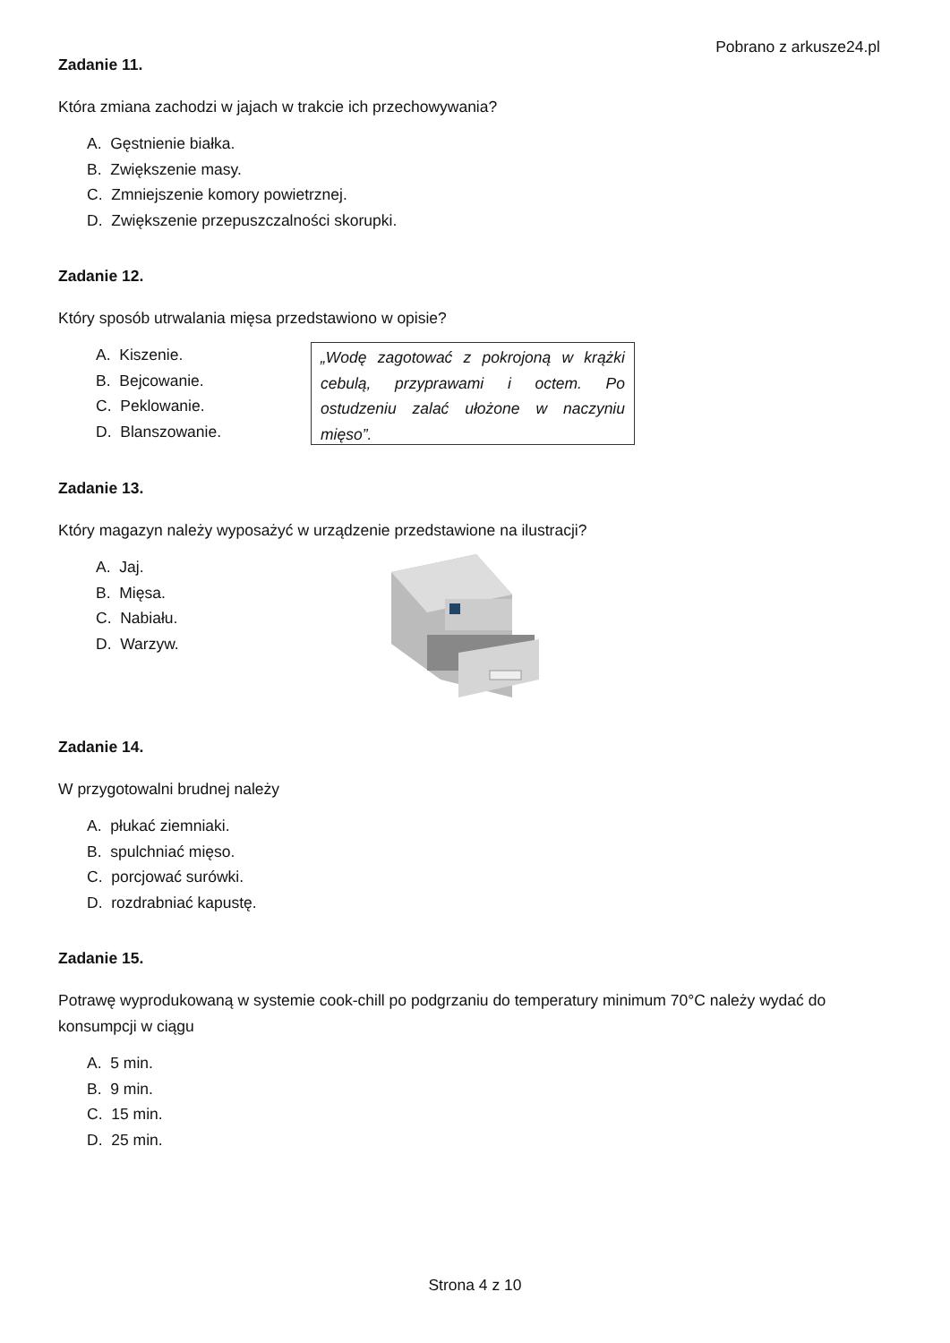Pobrano z arkusze24.pl
Zadanie 11.
Która zmiana zachodzi w jajach w trakcie ich przechowywania?
A. Gęstnienie białka.
B. Zwiększenie masy.
C. Zmniejszenie komory powietrznej.
D. Zwiększenie przepuszczalności skorupki.
Zadanie 12.
Który sposób utrwalania mięsa przedstawiono w opisie?
A. Kiszenie.
B. Bejcowanie.
C. Peklowanie.
D. Blanszowanie.
„Wodę zagotować z pokrojoną w krążki cebulą, przyprawami i octem. Po ostudzeniu zalać ułożone w naczyniu mięso”.
Zadanie 13.
Który magazyn należy wyposażyć w urządzenie przedstawione na ilustracji?
A. Jaj.
B. Mięsa.
C. Nabiału.
D. Warzyw.
Zadanie 14.
W przygotowalni brudnej należy
A. płukać ziemniaki.
B. spulchniać mięso.
C. porcjować surówki.
D. rozdrabniać kapustę.
Zadanie 15.
Potrawę wyprodukowaną w systemie cook-chill po podgrzaniu do temperatury minimum 70°C należy wydać do konsumpcji w ciągu
A. 5 min.
B. 9 min.
C. 15 min.
D. 25 min.
Strona 4 z 10